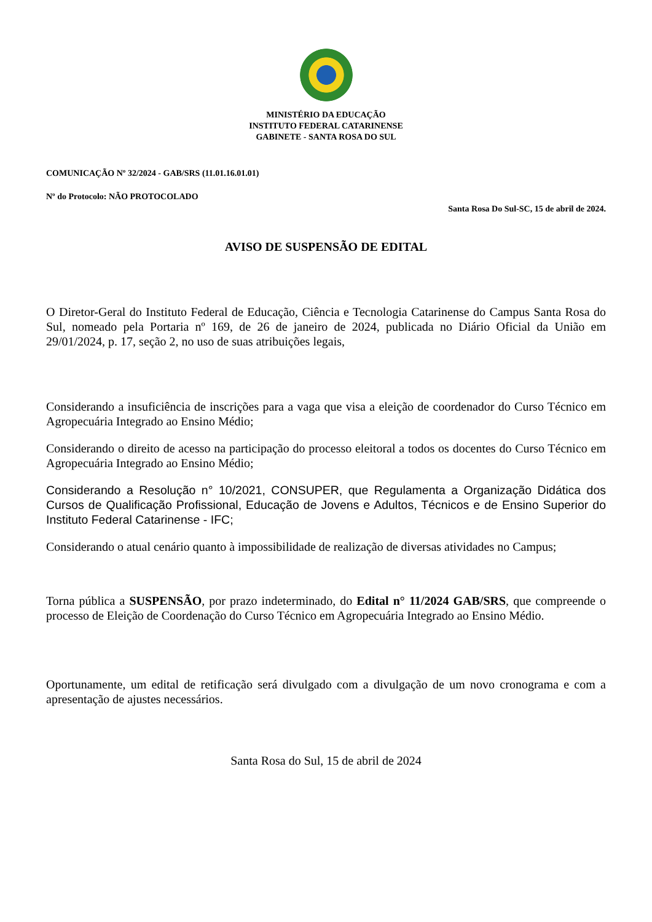MINISTÉRIO DA EDUCAÇÃO
INSTITUTO FEDERAL CATARINENSE
GABINETE - SANTA ROSA DO SUL
COMUNICAÇÃO Nº 32/2024 - GAB/SRS (11.01.16.01.01)
Nº do Protocolo: NÃO PROTOCOLADO
Santa Rosa Do Sul-SC, 15 de abril de 2024.
AVISO DE SUSPENSÃO DE EDITAL
O Diretor-Geral do Instituto Federal de Educação, Ciência e Tecnologia Catarinense do Campus Santa Rosa do Sul, nomeado pela Portaria nº 169, de 26 de janeiro de 2024, publicada no Diário Oficial da União em 29/01/2024, p. 17, seção 2, no uso de suas atribuições legais,
Considerando a insuficiência de inscrições para a vaga que visa a eleição de coordenador do Curso Técnico em Agropecuária Integrado ao Ensino Médio;
Considerando o direito de acesso na participação do processo eleitoral a todos os docentes do Curso Técnico em Agropecuária Integrado ao Ensino Médio;
Considerando a Resolução n° 10/2021, CONSUPER, que Regulamenta a Organização Didática dos Cursos de Qualificação Profissional, Educação de Jovens e Adultos, Técnicos e de Ensino Superior do Instituto Federal Catarinense - IFC;
Considerando o atual cenário quanto à impossibilidade de realização de diversas atividades no Campus;
Torna pública a SUSPENSÃO, por prazo indeterminado, do Edital n° 11/2024 GAB/SRS, que compreende o processo de Eleição de Coordenação do Curso Técnico em Agropecuária Integrado ao Ensino Médio.
Oportunamente, um edital de retificação será divulgado com a divulgação de um novo cronograma e com a apresentação de ajustes necessários.
Santa Rosa do Sul, 15 de abril de 2024